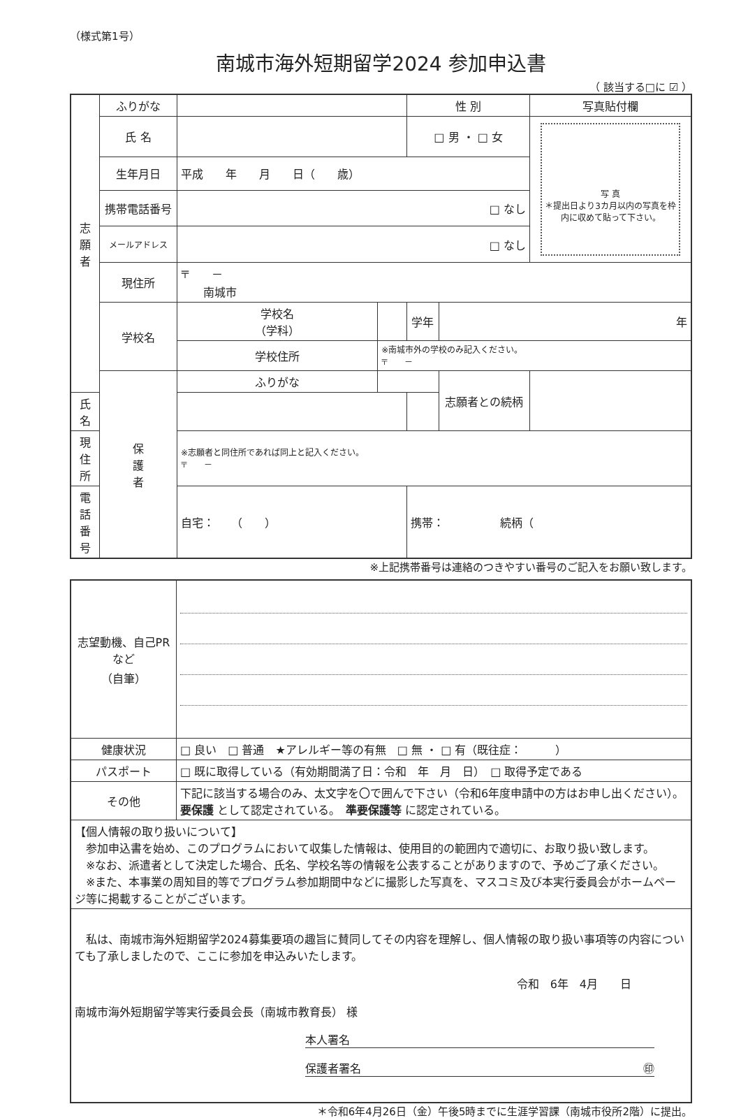（様式第1号）
南城市海外短期留学2024 参加申込書
（ 該当する□に ☑ ）
| 志 願 者 | ふりがな | | | 性 別 | | 写真貼付欄 |
| | 氏 名 | | | □ 男 ・ □ 女 | | 写 真 ＊提出日より3カ月以内の写真を枠内に収めて貼って下さい。 |
| | 生年月日 | 平成 年 月 日（ 歳） | | | | |
| | 携帯電話番号 | □ なし | | | | |
| | メールアドレス | □ なし | | | | |
| | 現住所 | 〒 － 南城市 | | | | |
| | 学校名 | 学校名 （学科） | | 学年 | 年 | |
| | | 学校住所 | ※南城市外の学校のみ記入ください。 〒 － | | | |
| | 保 護 者 | ふりがな | | | 志願者との続柄 | |
| 氏 名 | | | | | | |
| 現住所 | | ※志願者と同住所であれば同上と記入ください。 〒 － | | | | |
| 電話番号 | | 自宅： （ ） | | 携帯： 続柄（ | | |
※上記携帯番号は連絡のつきやすい番号のご記入をお願い致します。
| 志望動機、自己PRなど （自筆） | |
| 健康状況 | □ 良い □ 普通 ★アレルギー等の有無 □ 無 ・ □ 有（既往症： ） |
| パスポート | □ 既に取得している（有効期間満了日：令和 年 月 日） □ 取得予定である |
| その他 | 下記に該当する場合のみ、太文字を〇で囲んで下さい（令和6年度申請中の方はお申し出ください）。 要保護 として認定されている。 準要保護等 に認定されている。 |
| 【個人情報の取り扱いについて】 参加申込書を始め、このプログラムにおいて収集した情報は、使用目的の範囲内で適切に、お取り扱い致します。 ※なお、派遣者として決定した場合、氏名、学校名等の情報を公表することがありますので、予めご了承ください。 ※また、本事業の周知目的等でプログラム参加期間中などに撮影した写真を、マスコミ及び本実行委員会がホームページ等に掲載することがございます。 | |
| 私は、南城市海外短期留学2024募集要項の趣旨に賛同してその内容を理解し、個人情報の取り扱い事項等の内容についても了承しましたので、ここに参加を申込みいたします。 令和 6年 4月 日 南城市海外短期留学等実行委員会長（南城市教育長） 様 本人署名 保護者署名 ㊞ | |
＊令和6年4月26日（金）午後5時までに生涯学習課（南城市役所2階）に提出。